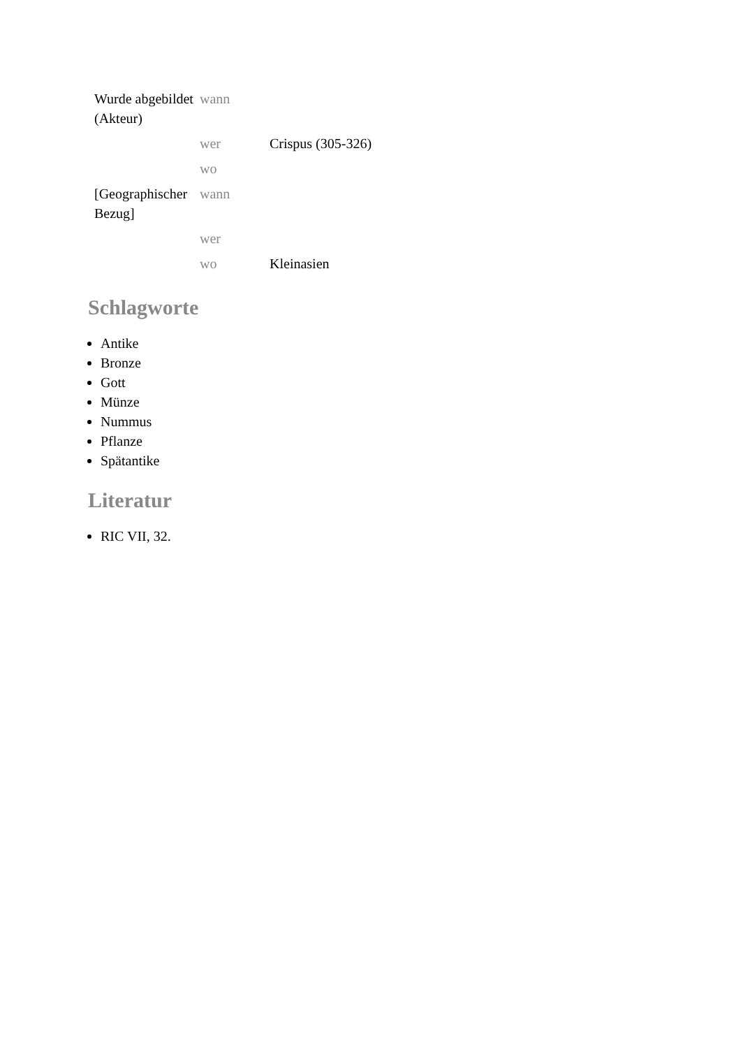| Wurde abgebildet (Akteur) | wann | |
| | wer | Crispus (305-326) |
| | wo | |
| [Geographischer Bezug] | wann | |
| | wer | |
| | wo | Kleinasien |
Schlagworte
Antike
Bronze
Gott
Münze
Nummus
Pflanze
Spätantike
Literatur
RIC VII, 32.